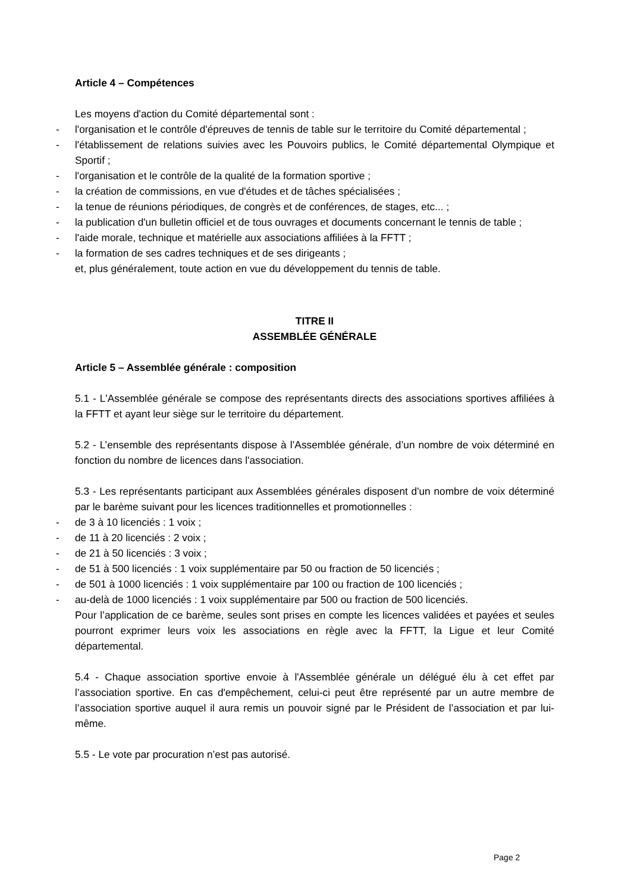Article 4 – Compétences
Les moyens d'action du Comité départemental sont :
- l'organisation et le contrôle d'épreuves de tennis de table sur le territoire du Comité départemental ;
- l'établissement de relations suivies avec les Pouvoirs publics, le Comité départemental Olympique et Sportif ;
- l'organisation et le contrôle de la qualité de la formation sportive ;
- la création de commissions, en vue d'études et de tâches spécialisées ;
- la tenue de réunions périodiques, de congrès et de conférences, de stages, etc... ;
- la publication d'un bulletin officiel et de tous ouvrages et documents concernant le tennis de table ;
- l'aide morale, technique et matérielle aux associations affiliées à la FFTT ;
- la formation de ses cadres techniques et de ses dirigeants ;
et, plus généralement, toute action en vue du développement du tennis de table.
TITRE II
ASSEMBLÉE GÉNÉRALE
Article 5 – Assemblée générale : composition
5.1 - L'Assemblée générale se compose des représentants directs des associations sportives affiliées à la FFTT et ayant leur siège sur le territoire du département.
5.2 - L’ensemble des représentants dispose à l’Assemblée générale, d’un nombre de voix déterminé en fonction du nombre de licences dans l'association.
5.3 - Les représentants participant aux Assemblées générales disposent d'un nombre de voix déterminé par le barème suivant pour les licences traditionnelles et promotionnelles :
- de 3 à 10 licenciés : 1 voix ;
- de 11 à 20 licenciés : 2 voix ;
- de 21 à 50 licenciés : 3 voix ;
- de 51 à 500 licenciés : 1 voix supplémentaire par 50 ou fraction de 50 licenciés ;
- de 501 à 1000 licenciés : 1 voix supplémentaire par 100 ou fraction de 100 licenciés ;
- au-delà de 1000 licenciés : 1 voix supplémentaire par 500 ou fraction de 500 licenciés.
Pour l’application de ce barème, seules sont prises en compte les licences validées et payées et seules pourront exprimer leurs voix les associations en règle avec la FFTT, la Ligue et leur Comité départemental.
5.4 - Chaque association sportive envoie à l'Assemblée générale un délégué élu à cet effet par l’association sportive. En cas d'empêchement, celui-ci peut être représenté par un autre membre de l’association sportive auquel il aura remis un pouvoir signé par le Président de l’association et par lui-même.
5.5 - Le vote par procuration n’est pas autorisé.
Page 2